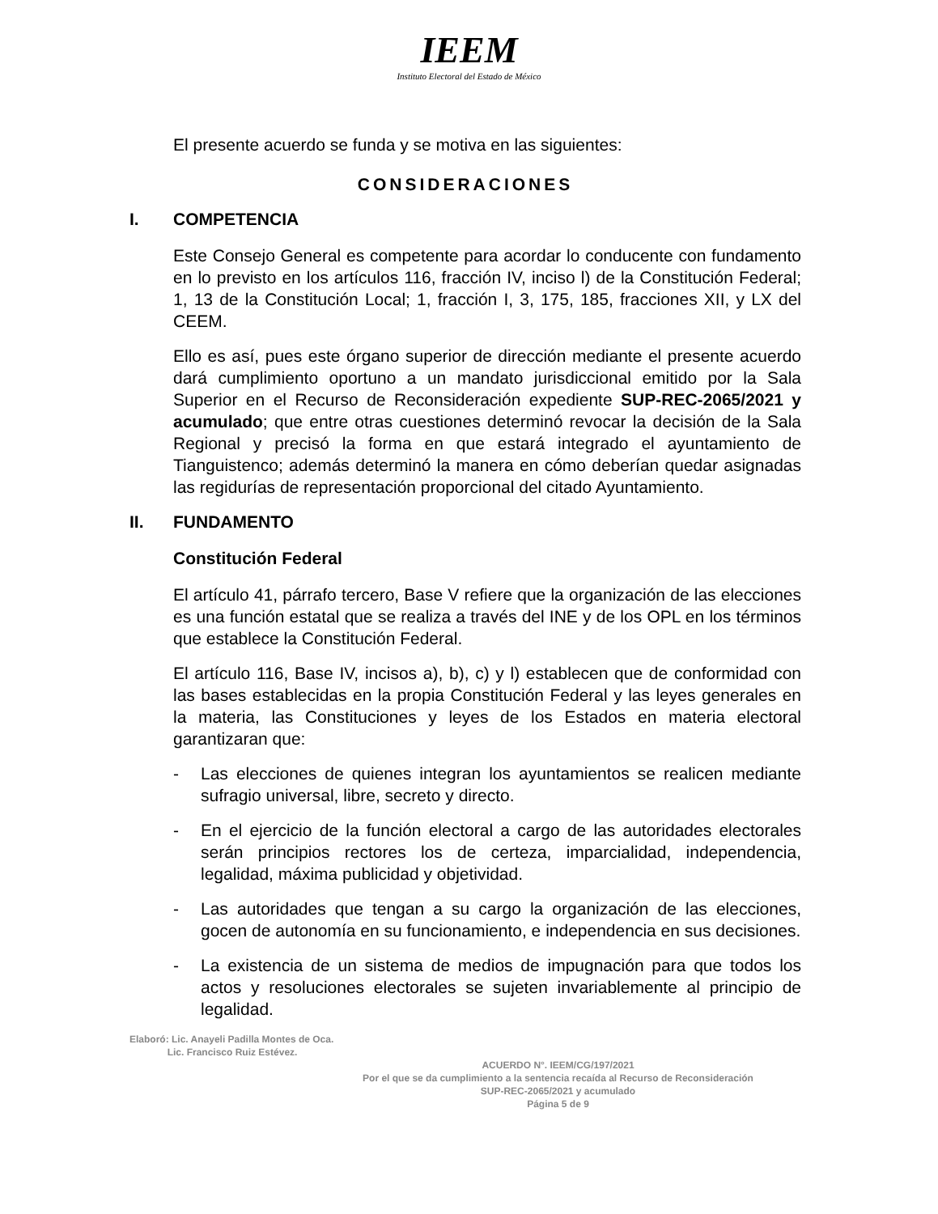IEEM
Instituto Electoral del Estado de México
El presente acuerdo se funda y se motiva en las siguientes:
CONSIDERACIONES
I. COMPETENCIA
Este Consejo General es competente para acordar lo conducente con fundamento en lo previsto en los artículos 116, fracción IV, inciso l) de la Constitución Federal; 1, 13 de la Constitución Local; 1, fracción I, 3, 175, 185, fracciones XII, y LX del CEEM.
Ello es así, pues este órgano superior de dirección mediante el presente acuerdo dará cumplimiento oportuno a un mandato jurisdiccional emitido por la Sala Superior en el Recurso de Reconsideración expediente SUP-REC-2065/2021 y acumulado; que entre otras cuestiones determinó revocar la decisión de la Sala Regional y precisó la forma en que estará integrado el ayuntamiento de Tianguistenco; además determinó la manera en cómo deberían quedar asignadas las regidurías de representación proporcional del citado Ayuntamiento.
II. FUNDAMENTO
Constitución Federal
El artículo 41, párrafo tercero, Base V refiere que la organización de las elecciones es una función estatal que se realiza a través del INE y de los OPL en los términos que establece la Constitución Federal.
El artículo 116, Base IV, incisos a), b), c) y l) establecen que de conformidad con las bases establecidas en la propia Constitución Federal y las leyes generales en la materia, las Constituciones y leyes de los Estados en materia electoral garantizaran que:
- Las elecciones de quienes integran los ayuntamientos se realicen mediante sufragio universal, libre, secreto y directo.
- En el ejercicio de la función electoral a cargo de las autoridades electorales serán principios rectores los de certeza, imparcialidad, independencia, legalidad, máxima publicidad y objetividad.
- Las autoridades que tengan a su cargo la organización de las elecciones, gocen de autonomía en su funcionamiento, e independencia en sus decisiones.
- La existencia de un sistema de medios de impugnación para que todos los actos y resoluciones electorales se sujeten invariablemente al principio de legalidad.
Elaboró: Lic. Anayeli Padilla Montes de Oca.
Lic. Francisco Ruiz Estévez.
ACUERDO N°. IEEM/CG/197/2021
Por el que se da cumplimiento a la sentencia recaída al Recurso de Reconsideración
SUP-REC-2065/2021 y acumulado
Página 5 de 9